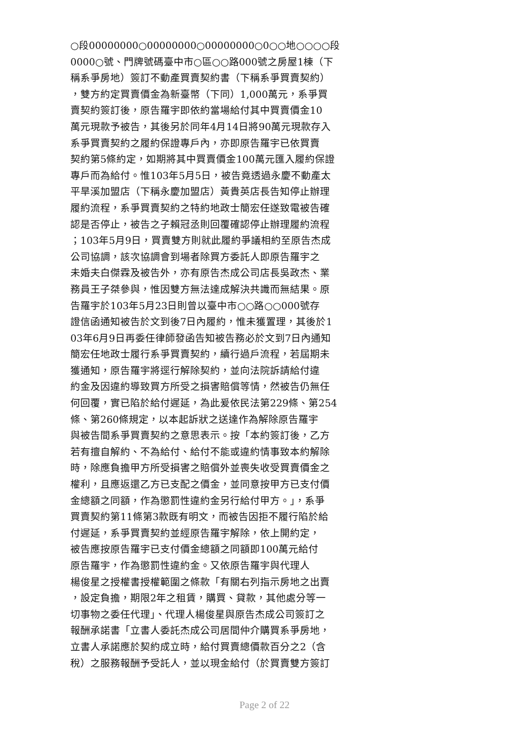○段00000000○00000000○00000000○0○○地○○○○段
0000○號、門牌號碼臺中市○區○○路000號之房屋1棟（下
稱系爭房地）簽訂不動產買賣契約書（下稱系爭買賣契約）
，雙方約定買賣價金為新臺幣（下同）1,000萬元，系爭買
賣契約簽訂後，原告羅宇即依約當場給付其中買賣價金10
萬元現款予被告，其後另於同年4月14日將90萬元現款存入
系爭買賣契約之履約保證專戶內，亦即原告羅宇已依買賣
契約第5條約定，如期將其中買賣價金100萬元匯入履約保證
專戶而為給付。惟103年5月5日，被告竟透過永慶不動產太
平旱溪加盟店（下稱永慶加盟店）黃貴英店長告知停止辦理
履約流程，系爭買賣契約之特約地政士簡宏任遂致電被告確
認是否停止，被告之子賴冠丞則回覆確認停止辦理履約流程
；103年5月9日，買賣雙方則就此履約爭議相約至原告杰成
公司協調，該次協調會到場者除買方委託人即原告羅宇之
未婚夫白傑霖及被告外，亦有原告杰成公司店長吳政杰、業
務員王子桀參與，惟因雙方無法達成解決共識而無結果。原
告羅宇於103年5月23日則曾以臺中市○○路○○000號存
證信函通知被告於文到後7日內履約，惟未獲置理，其後於1
03年6月9日再委任律師發函告知被告務必於文到7日內通知
簡宏任地政士履行系爭買賣契約，續行過戶流程，若屆期未
獲通知，原告羅宇將逕行解除契約，並向法院訴請給付違
約金及因違約導致買方所受之損害賠償等情，然被告仍無任
何回覆，實已陷於給付遲延，為此爰依民法第229條、第254
條、第260條規定，以本起訴狀之送達作為解除原告羅宇
與被告間系爭買賣契約之意思表示。按「本約簽訂後，乙方
若有擅自解約、不為給付、給付不能或違約情事致本約解除
時，除應負擔甲方所受損害之賠償外並喪失收受買賣價金之
權利，且應返還乙方已支配之價金，並同意按甲方已支付價
金總額之同額，作為懲罰性違約金另行給付甲方。」，系爭
買賣契約第11條第3款既有明文，而被告因拒不履行陷於給
付遲延，系爭買賣契約並經原告羅宇解除，依上開約定，
被告應按原告羅宇已支付價金總額之同額即100萬元給付
原告羅宇，作為懲罰性違約金。又依原告羅宇與代理人
楊俊星之授權書授權範圍之條款「有關右列指示房地之出賣
，設定負擔，期限2年之租賃，購買、貸款，其他處分等一
切事物之委任代理」、代理人楊俊星與原告杰成公司簽訂之
報酬承諾書「立書人委託杰成公司居間仲介購買系爭房地，
立書人承諾應於契約成立時，給付買賣總價款百分之2（含
稅）之服務報酬予受託人，並以現金給付（於買賣雙方簽訂
Page 2 of 22